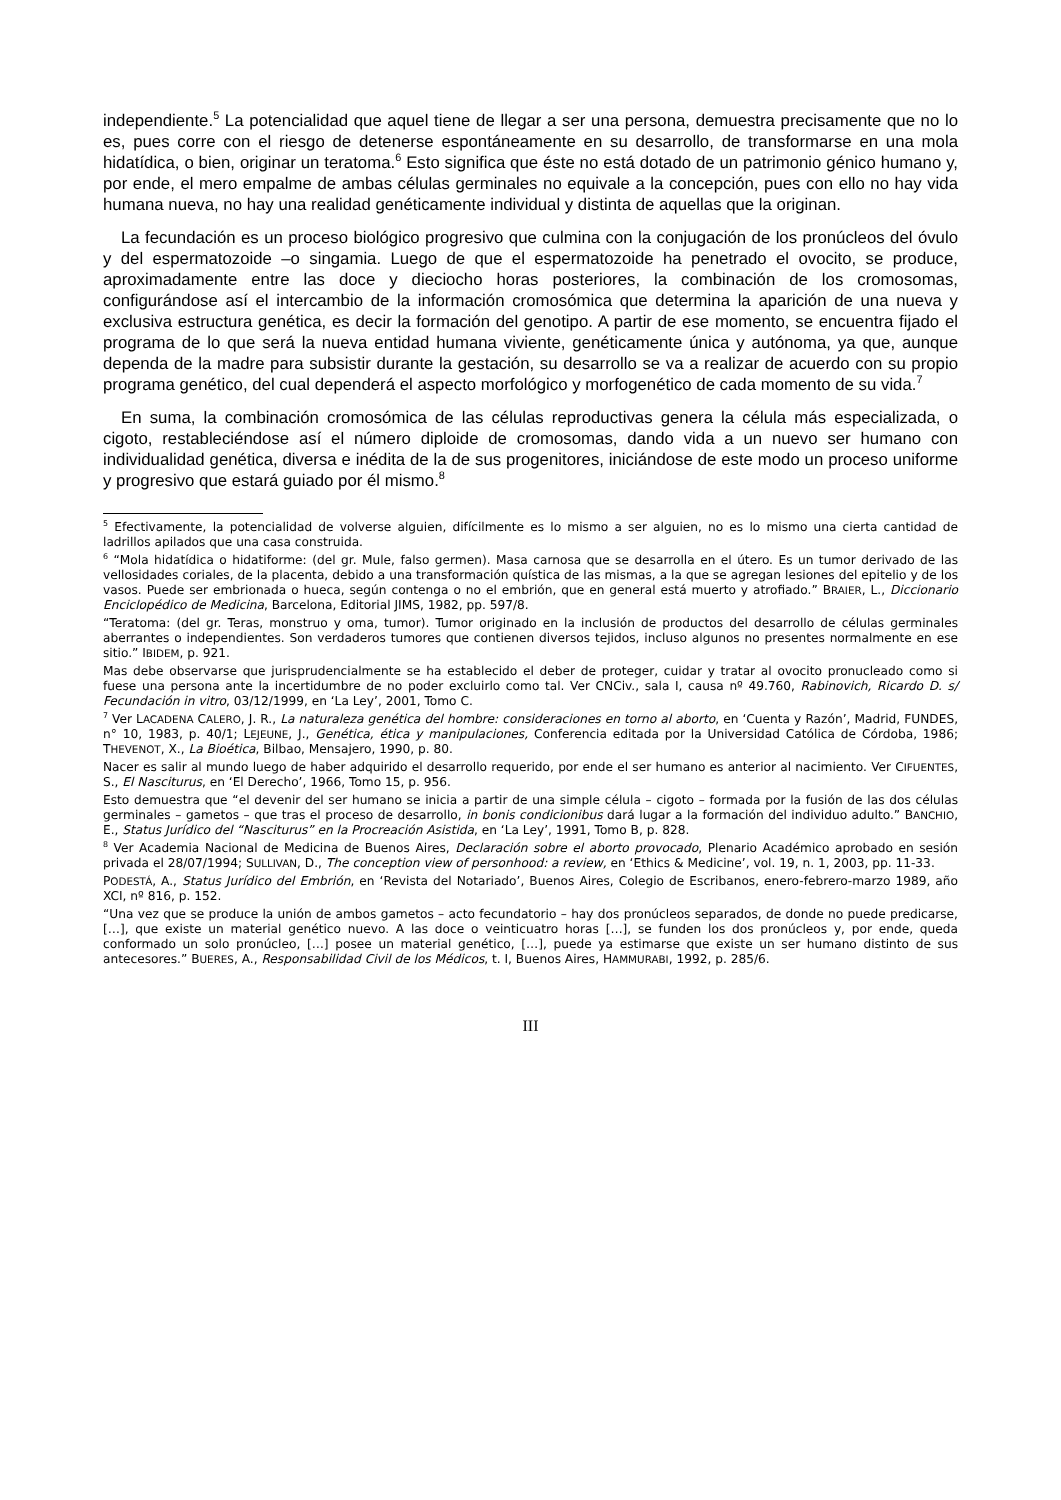independiente.<sup>5</sup> La potencialidad que aquel tiene de llegar a ser una persona, demuestra precisamente que no lo es, pues corre con el riesgo de detenerse espontáneamente en su desarrollo, de transformarse en una mola hidatídica, o bien, originar un teratoma.<sup>6</sup> Esto significa que éste no está dotado de un patrimonio génico humano y, por ende, el mero empalme de ambas células germinales no equivale a la concepción, pues con ello no hay vida humana nueva, no hay una realidad genéticamente individual y distinta de aquellas que la originan.
La fecundación es un proceso biológico progresivo que culmina con la conjugación de los pronúcleos del óvulo y del espermatozoide –o singamia. Luego de que el espermatozoide ha penetrado el ovocito, se produce, aproximadamente entre las doce y dieciocho horas posteriores, la combinación de los cromosomas, configurándose así el intercambio de la información cromosómica que determina la aparición de una nueva y exclusiva estructura genética, es decir la formación del genotipo. A partir de ese momento, se encuentra fijado el programa de lo que será la nueva entidad humana viviente, genéticamente única y autónoma, ya que, aunque dependa de la madre para subsistir durante la gestación, su desarrollo se va a realizar de acuerdo con su propio programa genético, del cual dependerá el aspecto morfológico y morfogenético de cada momento de su vida.<sup>7</sup>
En suma, la combinación cromosómica de las células reproductivas genera la célula más especializada, o cigoto, restableciéndose así el número diploide de cromosomas, dando vida a un nuevo ser humano con individualidad genética, diversa e inédita de la de sus progenitores, iniciándose de este modo un proceso uniforme y progresivo que estará guiado por él mismo.<sup>8</sup>
<sup>5</sup> Efectivamente, la potencialidad de volverse alguien, difícilmente es lo mismo a ser alguien, no es lo mismo una cierta cantidad de ladrillos apilados que una casa construida.
<sup>6</sup> “Mola hidatídica o hidatiforme: (del gr. Mule, falso germen). Masa carnosa que se desarrolla en el útero. Es un tumor derivado de las vellosidades coriales, de la placenta, debido a una transformación quística de las mismas, a la que se agregan lesiones del epitelio y de los vasos. Puede ser embrionada o hueca, según contenga o no el embrión, que en general está muerto y atrofiado.” BRAIER, L., Diccionario Enciclopédico de Medicina, Barcelona, Editorial JIMS, 1982, pp. 597/8.
“Teratoma: (del gr. Teras, monstruo y oma, tumor). Tumor originado en la inclusión de productos del desarrollo de células germinales aberrantes o independientes. Son verdaderos tumores que contienen diversos tejidos, incluso algunos no presentes normalmente en ese sitio.” IBIDEM, p. 921.
Mas debe observarse que jurisprudencialmente se ha establecido el deber de proteger, cuidar y tratar al ovocito pronucleado como si fuese una persona ante la incertidumbre de no poder excluirlo como tal. Ver CNCiv., sala I, causa nº 49.760, Rabinovich, Ricardo D. s/ Fecundación in vitro, 03/12/1999, en ‘La Ley’, 2001, Tomo C.
<sup>7</sup> Ver LACADENA CALERO, J. R., La naturaleza genética del hombre: consideraciones en torno al aborto, en ‘Cuenta y Razón’, Madrid, FUNDES, n° 10, 1983, p. 40/1; LEJEUNE, J., Genética, ética y manipulaciones, Conferencia editada por la Universidad Católica de Córdoba, 1986; THEVENOT, X., La Bioética, Bilbao, Mensajero, 1990, p. 80.
Nacer es salir al mundo luego de haber adquirido el desarrollo requerido, por ende el ser humano es anterior al nacimiento. Ver CIFUENTES, S., El Nasciturus, en ‘El Derecho’, 1966, Tomo 15, p. 956.
Esto demuestra que “el devenir del ser humano se inicia a partir de una simple célula – cigoto – formada por la fusión de las dos células germinales – gametos – que tras el proceso de desarrollo, in bonis condicionibus dará lugar a la formación del individuo adulto.” BANCHIO, E., Status Jurídico del “Nasciturus” en la Procreación Asistida, en ‘La Ley’, 1991, Tomo B, p. 828.
<sup>8</sup> Ver Academia Nacional de Medicina de Buenos Aires, Declaración sobre el aborto provocado, Plenario Académico aprobado en sesión privada el 28/07/1994; SULLIVAN, D., The conception view of personhood: a review, en ‘Ethics & Medicine’, vol. 19, n. 1, 2003, pp. 11-33.
PODESTÁ, A., Status Jurídico del Embrión, en ‘Revista del Notariado’, Buenos Aires, Colegio de Escribanos, enero-febrero-marzo 1989, año XCI, nº 816, p. 152.
“Una vez que se produce la unión de ambos gametos – acto fecundatorio – hay dos pronúcleos separados, de donde no puede predicarse, […], que existe un material genético nuevo. A las doce o veinticuatro horas […], se funden los dos pronúcleos y, por ende, queda conformado un solo pronúcleo, […] posee un material genético, […], puede ya estimarse que existe un ser humano distinto de sus antecesores.” BUERES, A., Responsabilidad Civil de los Médicos, t. I, Buenos Aires, HAMMURABI, 1992, p. 285/6.
III